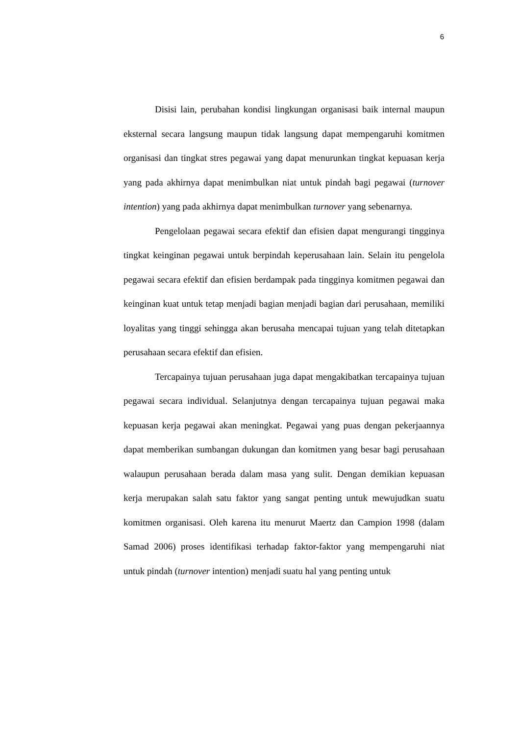6
Disisi lain, perubahan kondisi lingkungan organisasi baik internal maupun eksternal secara langsung maupun tidak langsung dapat mempengaruhi komitmen organisasi dan tingkat stres pegawai yang dapat menurunkan tingkat kepuasan kerja yang pada akhirnya dapat menimbulkan niat untuk pindah bagi pegawai (turnover intention) yang pada akhirnya dapat menimbulkan turnover yang sebenarnya.
Pengelolaan pegawai secara efektif dan efisien dapat mengurangi tingginya tingkat keinginan pegawai untuk berpindah keperusahaan lain. Selain itu pengelola pegawai secara efektif dan efisien berdampak pada tingginya komitmen pegawai dan keinginan kuat untuk tetap menjadi bagian menjadi bagian dari perusahaan, memiliki loyalitas yang tinggi sehingga akan berusaha mencapai tujuan yang telah ditetapkan perusahaan secara efektif dan efisien.
Tercapainya tujuan perusahaan juga dapat mengakibatkan tercapainya tujuan pegawai secara individual. Selanjutnya dengan tercapainya tujuan pegawai maka kepuasan kerja pegawai akan meningkat. Pegawai yang puas dengan pekerjaannya dapat memberikan sumbangan dukungan dan komitmen yang besar bagi perusahaan walaupun perusahaan berada dalam masa yang sulit. Dengan demikian kepuasan kerja merupakan salah satu faktor yang sangat penting untuk mewujudkan suatu komitmen organisasi. Oleh karena itu menurut Maertz dan Campion 1998 (dalam Samad 2006) proses identifikasi terhadap faktor-faktor yang mempengaruhi niat untuk pindah (turnover intention) menjadi suatu hal yang penting untuk